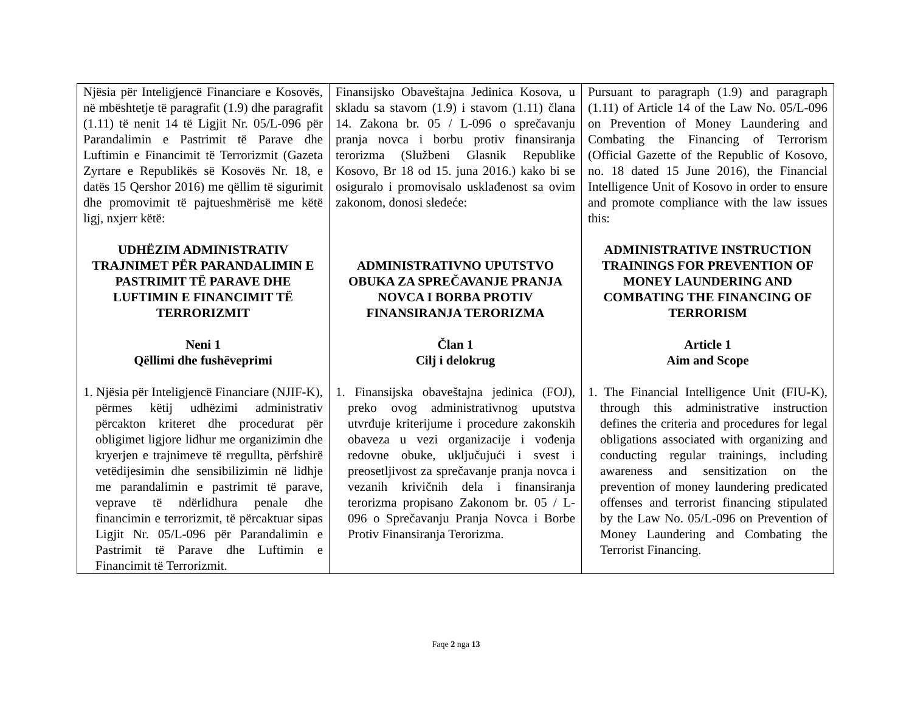| Njësia për Inteligjencë Financiare e Kosovës, në mbështetje të paragrafit (1.9) dhe paragrafit (1.11) të nenit 14 të Ligjit Nr. 05/L-096 për Parandalimin e Pastrimit të Parave dhe Luftimin e Financimit të Terrorizmit (Gazeta Zyrtare e Republikës së Kosovës Nr. 18, e datës 15 Qershor 2016) me qëllim të sigurimit dhe promovimit të pajtueshmërisë me këtë ligj, nxjerr këtë: UDHËZIM ADMINISTRATIV TRAJNIMET PËR PARANDALIMIN E PASTRIMIT TË PARAVE DHE LUFTIMIN E FINANCIMIT TË TERRORIZMIT Neni 1 Qëllimi dhe fushëveprimi 1. Njësia për Inteligjencë Financiare (NJIF-K), përmes këtij udhëzimi administrativ përcakton kriteret dhe procedurat për obligimet ligjore lidhur me organizimin dhe kryerjen e trajnimeve të rregullta, përfshirë vetëdijesimin dhe sensibilizimin në lidhje me parandalimin e pastrimit të parave, veprave të ndërlidhura penale dhe financimin e terrorizmit, të përcaktuar sipas Ligjit Nr. 05/L-096 për Parandalimin e Pastrimit të Parave dhe Luftimin e Financimit të Terrorizmit. | Finansijsko Obaveštajna Jedinica Kosova, u skladu sa stavom (1.9) i stavom (1.11) člana 14. Zakona br. 05 / L-096 o sprečavanju pranja novca i borbu protiv finansiranja terorizma (Službeni Glasnik Republike Kosovo, Br 18 od 15. juna 2016.) kako bi se osiguralo i promovisalo usklađenost sa ovim zakonom, donosi sledeće: ADMINISTRATIVNO UPUTSTVO OBUKA ZA SPREČAVANJE PRANJA NOVCA I BORBA PROTIV FINANSIRANJA TERORIZMA Član 1 Cilj i delokrug 1. Finansijska obaveštajna jedinica (FOJ), preko ovog administrativnog uputstva utvrđuje kriterijume i procedure zakonskih obaveza u vezi organizacije i vođenja redovne obuke, uključujući i svest i preosetljivost za sprečavanje pranja novca i vezanih krivičnih dela i finansiranja terorizma propisano Zakonom br. 05 / L-096 o Sprečavanju Pranja Novca i Borbe Protiv Finansiranja Terorizma. | Pursuant to paragraph (1.9) and paragraph (1.11) of Article 14 of the Law No. 05/L-096 on Prevention of Money Laundering and Combating the Financing of Terrorism (Official Gazette of the Republic of Kosovo, no. 18 dated 15 June 2016), the Financial Intelligence Unit of Kosovo in order to ensure and promote compliance with the law issues this: ADMINISTRATIVE INSTRUCTION TRAININGS FOR PREVENTION OF MONEY LAUNDERING AND COMBATING THE FINANCING OF TERRORISM Article 1 Aim and Scope 1. The Financial Intelligence Unit (FIU-K), through this administrative instruction defines the criteria and procedures for legal obligations associated with organizing and conducting regular trainings, including awareness and sensitization on the prevention of money laundering predicated offenses and terrorist financing stipulated by the Law No. 05/L-096 on Prevention of Money Laundering and Combating the Terrorist Financing. |
Faqe 2 nga 13